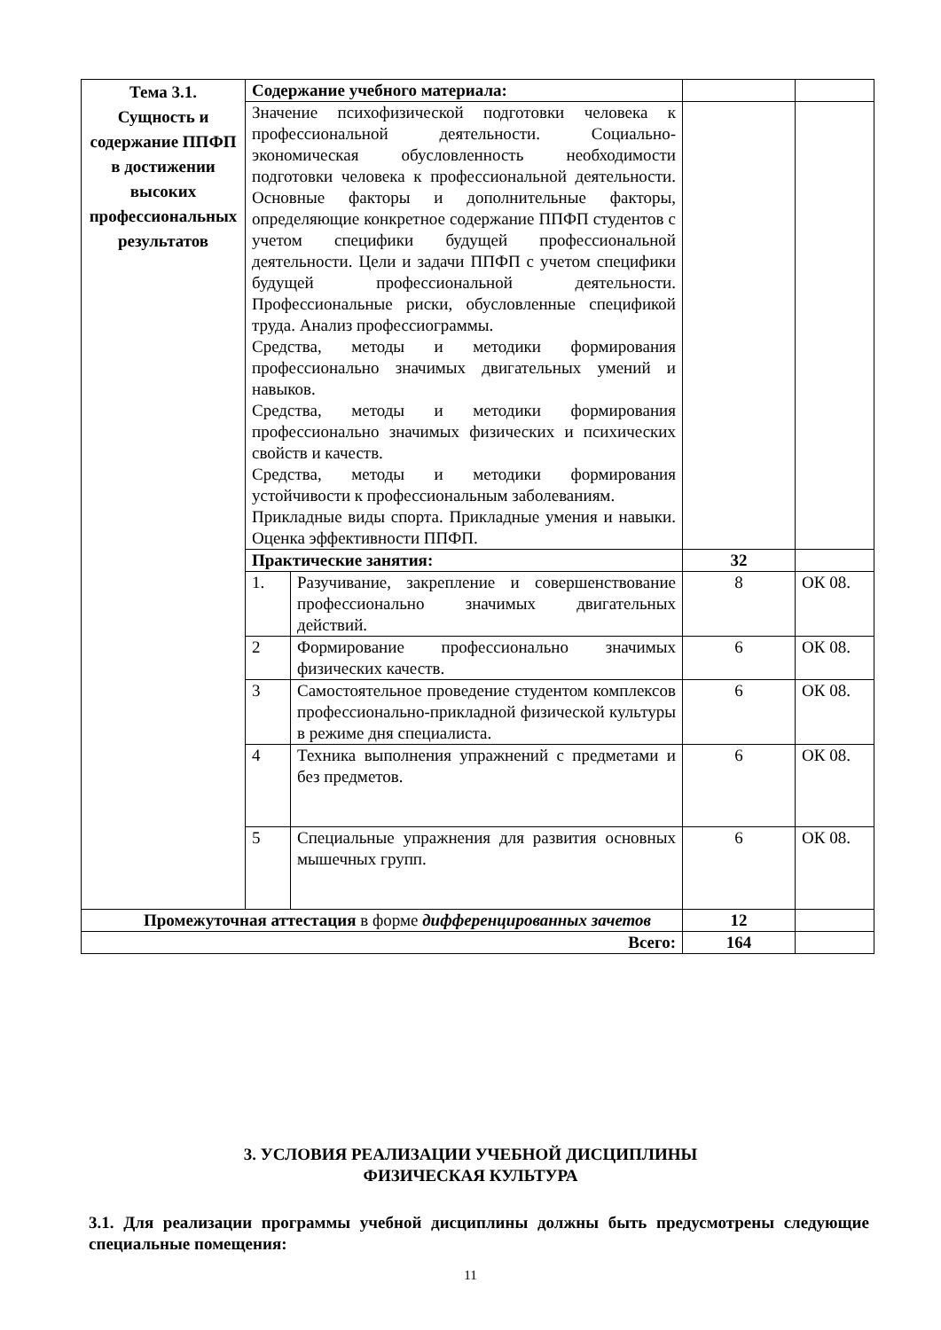| Тема 3.1. Сущность и содержание ППФП в достижении высоких профессиональных результатов | Содержание учебного материала: | | | |
| | Значение психофизической подготовки человека к профессиональной деятельности. Социально-экономическая обусловленность необходимости подготовки человека к профессиональной деятельности. Основные факторы и дополнительные факторы, определяющие конкретное содержание ППФП студентов с учетом специфики будущей профессиональной деятельности. Цели и задачи ППФП с учетом специфики будущей профессиональной деятельности. Профессиональные риски, обусловленные спецификой труда. Анализ профессиограммы. Средства, методы и методики формирования профессионально значимых двигательных умений и навыков. Средства, методы и методики формирования профессионально значимых физических и психических свойств и качеств. Средства, методы и методики формирования устойчивости к профессиональным заболеваниям. Прикладные виды спорта. Прикладные умения и навыки. Оценка эффективности ППФП. | | | |
| | Практические занятия: | | 32 | |
| | 1. | Разучивание, закрепление и совершенствование профессионально значимых двигательных действий. | 8 | ОК 08. |
| | 2 | Формирование профессионально значимых физических качеств. | 6 | ОК 08. |
| | 3 | Самостоятельное проведение студентом комплексов профессионально-прикладной физической культуры в режиме дня специалиста. | 6 | ОК 08. |
| | 4 | Техника выполнения упражнений с предметами и без предметов. | 6 | ОК 08. |
| | 5 | Специальные упражнения для развития основных мышечных групп. | 6 | ОК 08. |
| Промежуточная аттестация в форме дифференцированных зачетов | | | 12 | |
| Всего: | | | 164 | |
3. УСЛОВИЯ РЕАЛИЗАЦИИ УЧЕБНОЙ ДИСЦИПЛИНЫ
ФИЗИЧЕСКАЯ КУЛЬТУРА
3.1. Для реализации программы учебной дисциплины должны быть предусмотрены следующие специальные помещения:
11